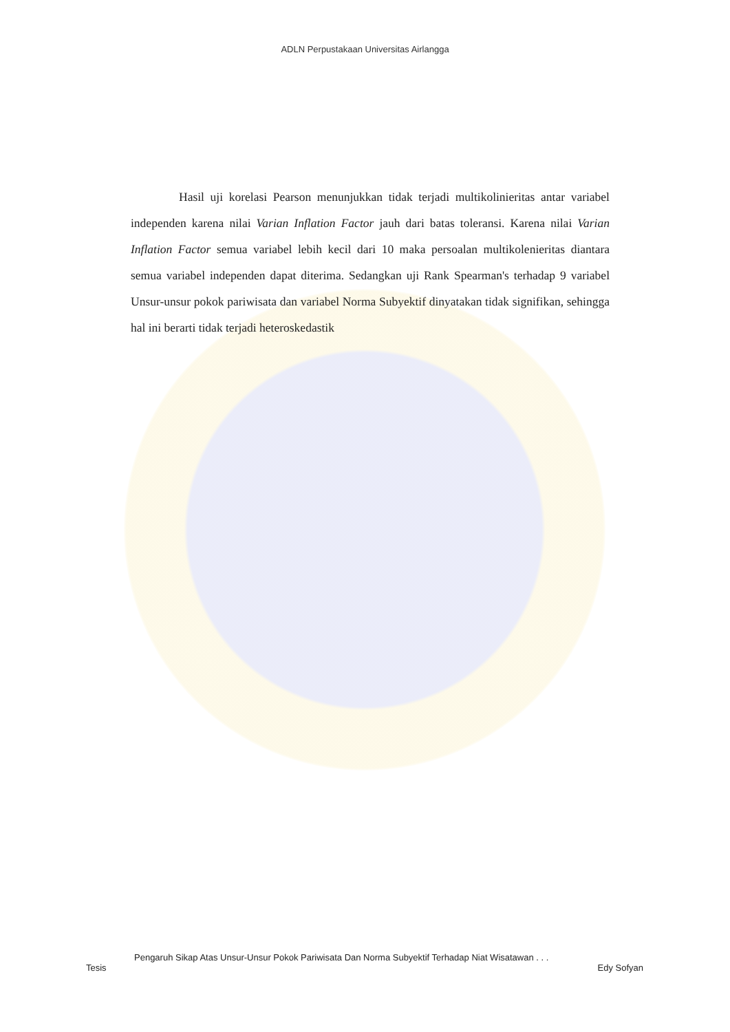ADLN Perpustakaan Universitas Airlangga
Hasil uji korelasi Pearson menunjukkan tidak terjadi multikolinieritas antar variabel independen karena nilai Varian Inflation Factor jauh dari batas toleransi. Karena nilai Varian Inflation Factor semua variabel lebih kecil dari 10 maka persoalan multikolenieritas diantara semua variabel independen dapat diterima. Sedangkan uji Rank Spearman's terhadap 9 variabel Unsur-unsur pokok pariwisata dan variabel Norma Subyektif dinyatakan tidak signifikan, sehingga hal ini berarti tidak terjadi heteroskedastik
Pengaruh Sikap Atas Unsur-Unsur Pokok Pariwisata Dan Norma Subyektif Terhadap Niat Wisatawan . . .
Tesis Edy Sofyan